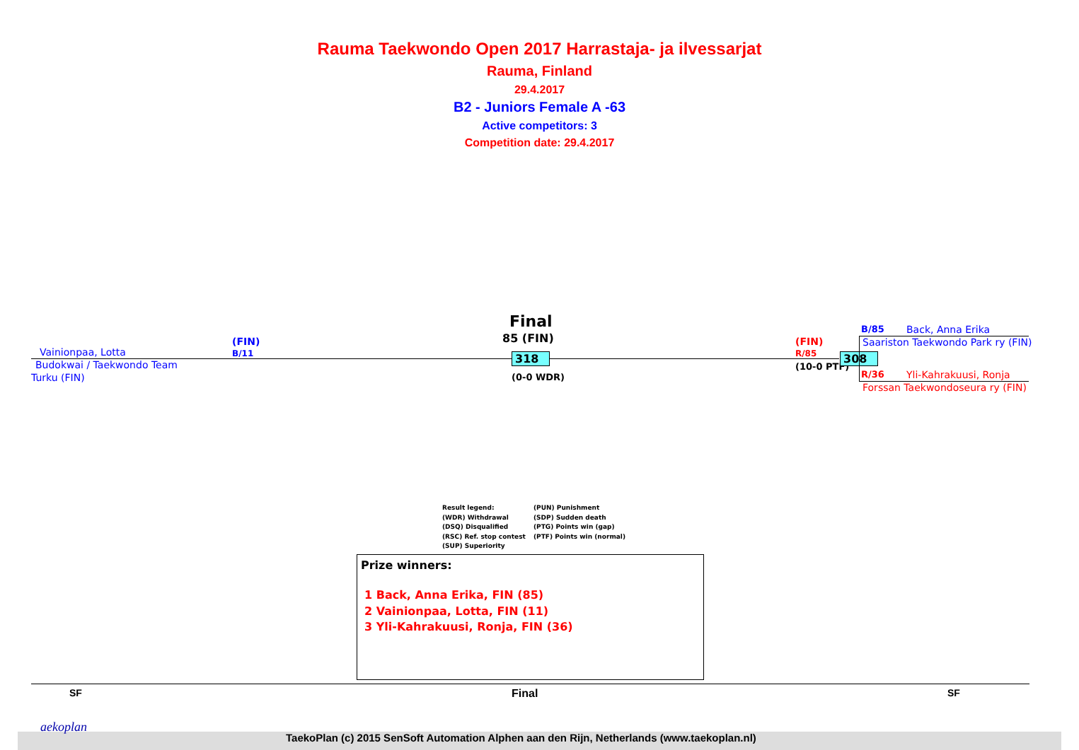Rauma Taekwondo Open 2017 Harrastaja- ja ilvessarjat
Rauma, Finland
29.4.2017
B2 - Juniors Female A -63
Active competitors: 3
Competition date: 29.4.2017
Final
85 (FIN)
Vainionpaa, Lotta
(FIN)
B/11
Budokwai / Taekwondo Team
Turku (FIN)
318
(0-0 WDR)
(FIN)
R/85
(10-0 PTF)
308
B/85 Back, Anna Erika
Saariston Taekwondo Park ry (FIN)
R/36 Yli-Kahrakuusi, Ronja
Forssan Taekwondoseura ry (FIN)
Result legend:
(WDR) Withdrawal
(DSQ) Disqualified
(RSC) Ref. stop contest
(SUP) Superiority
(PUN) Punishment
(SDP) Sudden death
(PTG) Points win (gap)
(PTF) Points win (normal)
Prize winners:
1 Back, Anna Erika, FIN (85)
2 Vainionpaa, Lotta, FIN (11)
3 Yli-Kahrakuusi, Ronja, FIN (36)
SF Final SF
aekoplan
TaekoPlan (c) 2015 SenSoft Automation Alphen aan den Rijn, Netherlands (www.taekoplan.nl)